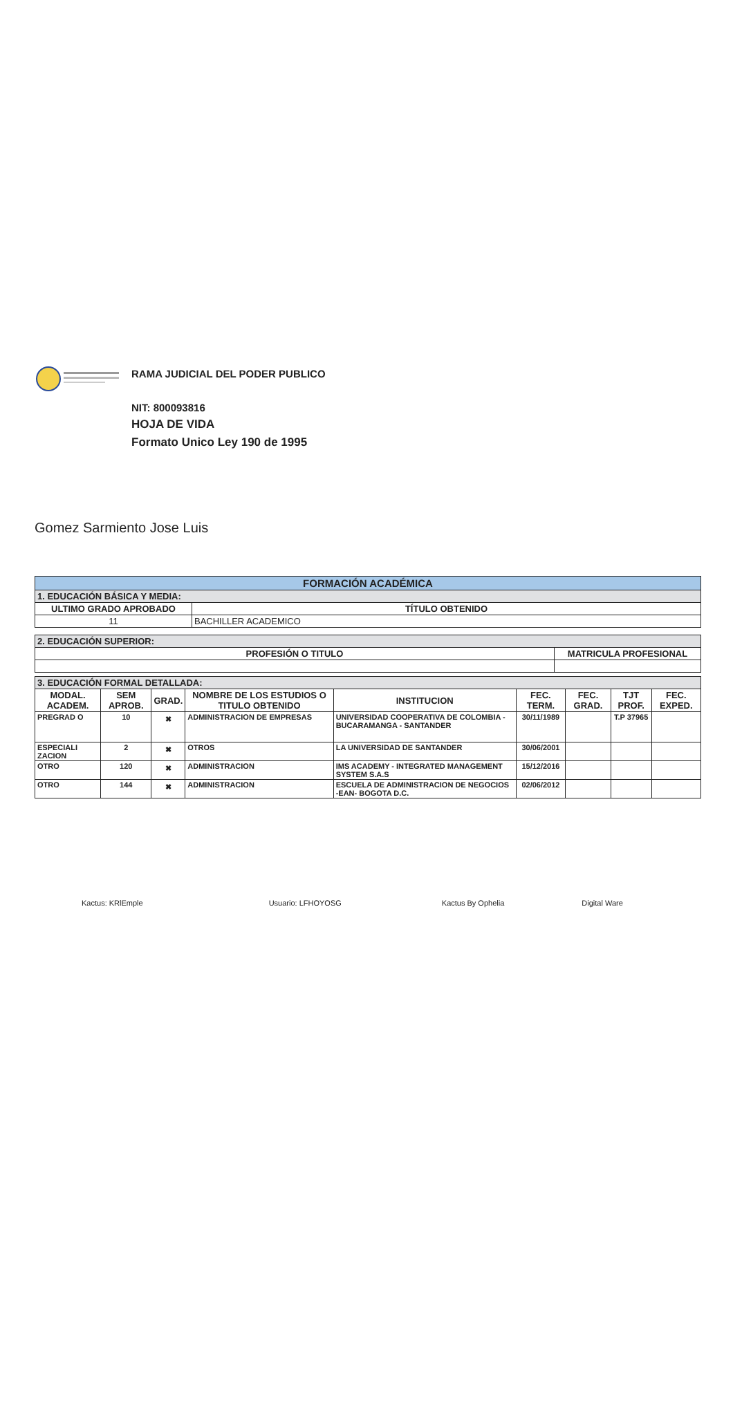RAMA JUDICIAL DEL PODER PUBLICO
NIT: 800093816
HOJA DE VIDA
Formato Unico Ley 190 de 1995
Gomez Sarmiento Jose Luis
| FORMACIÓN ACADÉMICA | |
| 1. EDUCACIÓN BÁSICA Y MEDIA: | |
| ULTIMO GRADO APROBADO | TÍTULO OBTENIDO |
| 11 | BACHILLER ACADEMICO |
| 2. EDUCACIÓN SUPERIOR: | |
| PROFESIÓN O TITULO | MATRICULA PROFESIONAL |
| 3. EDUCACIÓN FORMAL DETALLADA: | | | | | | | | |
| MODAL. ACADEM. | SEM APROB. | GRAD. | NOMBRE DE LOS ESTUDIOS O TITULO OBTENIDO | INSTITUCION | FEC. TERM. | FEC. GRAD. | TJT PROF. | FEC. EXPED. |
| PREGRAD O | 10 | ✖ | ADMINISTRACION DE EMPRESAS | UNIVERSIDAD COOPERATIVA DE COLOMBIA - BUCARAMANGA - SANTANDER | 30/11/1989 | | T.P 37965 | |
| ESPECIALI ZACION | 2 | ✖ | OTROS | LA UNIVERSIDAD DE SANTANDER | 30/06/2001 | | | |
| OTRO | 120 | ✖ | ADMINISTRACION | IMS ACADEMY - INTEGRATED MANAGEMENT SYSTEM S.A.S | 15/12/2016 | | | |
| OTRO | 144 | ✖ | ADMINISTRACION | ESCUELA DE ADMINISTRACION DE NEGOCIOS -EAN- BOGOTA D.C. | 02/06/2012 | | | |
Kactus: KRlEmple Usuario: LFHOYOSG Kactus By Ophelia Digital Ware